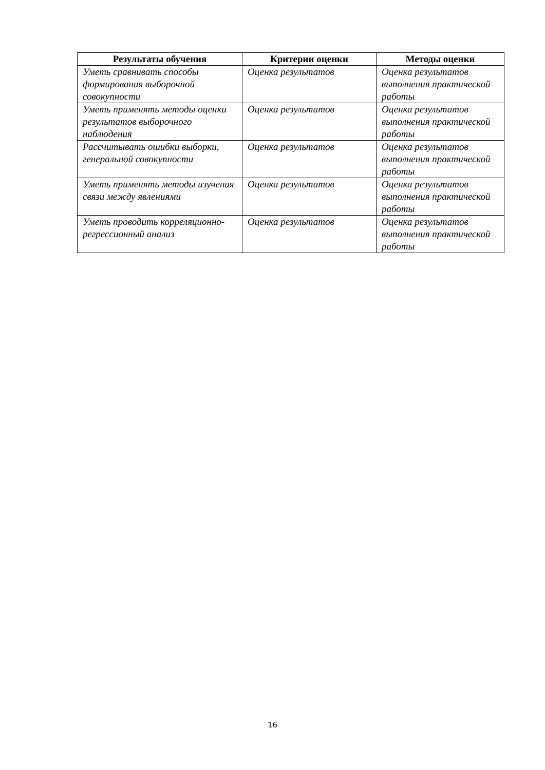| Результаты обучения | Критерии оценки | Методы оценки |
| --- | --- | --- |
| Уметь сравнивать способы формирования выборочной совокупности | Оценка результатов | Оценка результатов выполнения практической работы |
| Уметь применять методы оценки результатов выборочного наблюдения | Оценка результатов | Оценка результатов выполнения практической работы |
| Рассчитывать ошибки выборки, генеральной совокупности | Оценка результатов | Оценка результатов выполнения практической работы |
| Уметь применять методы изучения связи между явлениями | Оценка результатов | Оценка результатов выполнения практической работы |
| Уметь проводить корреляционно-регрессионный анализ | Оценка результатов | Оценка результатов выполнения практической работы |
16